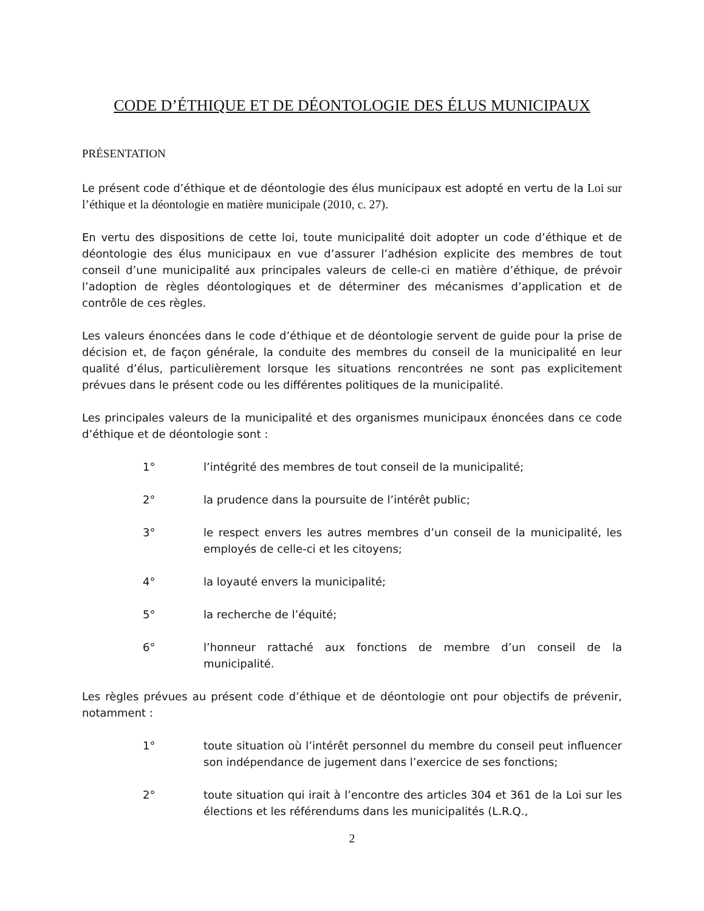CODE D’ÉTHIQUE ET DE DÉONTOLOGIE DES ÉLUS MUNICIPAUX
PRÉSENTATION
Le présent code d’éthique et de déontologie des élus municipaux est adopté en vertu de la Loi sur l’éthique et la déontologie en matière municipale (2010, c. 27).
En vertu des dispositions de cette loi, toute municipalité doit adopter un code d’éthique et de déontologie des élus municipaux en vue d’assurer l’adhésion explicite des membres de tout conseil d’une municipalité aux principales valeurs de celle-ci en matière d’éthique, de prévoir l’adoption de règles déontologiques et de déterminer des mécanismes d’application et de contrôle de ces règles.
Les valeurs énoncées dans le code d’éthique et de déontologie servent de guide pour la prise de décision et, de façon générale, la conduite des membres du conseil de la municipalité en leur qualité d’élus, particulièrement lorsque les situations rencontrées ne sont pas explicitement prévues dans le présent code ou les différentes politiques de la municipalité.
Les principales valeurs de la municipalité et des organismes municipaux énoncées dans ce code d’éthique et de déontologie sont :
1° l’intégrité des membres de tout conseil de la municipalité;
2° la prudence dans la poursuite de l’intérêt public;
3° le respect envers les autres membres d’un conseil de la municipalité, les employés de celle-ci et les citoyens;
4° la loyauté envers la municipalité;
5° la recherche de l’équité;
6° l’honneur rattaché aux fonctions de membre d’un conseil de la municipalité.
Les règles prévues au présent code d’éthique et de déontologie ont pour objectifs de prévenir, notamment :
1° toute situation où l’intérêt personnel du membre du conseil peut influencer son indépendance de jugement dans l’exercice de ses fonctions;
2° toute situation qui irait à l’encontre des articles 304 et 361 de la Loi sur les élections et les référendums dans les municipalités (L.R.Q.,
2